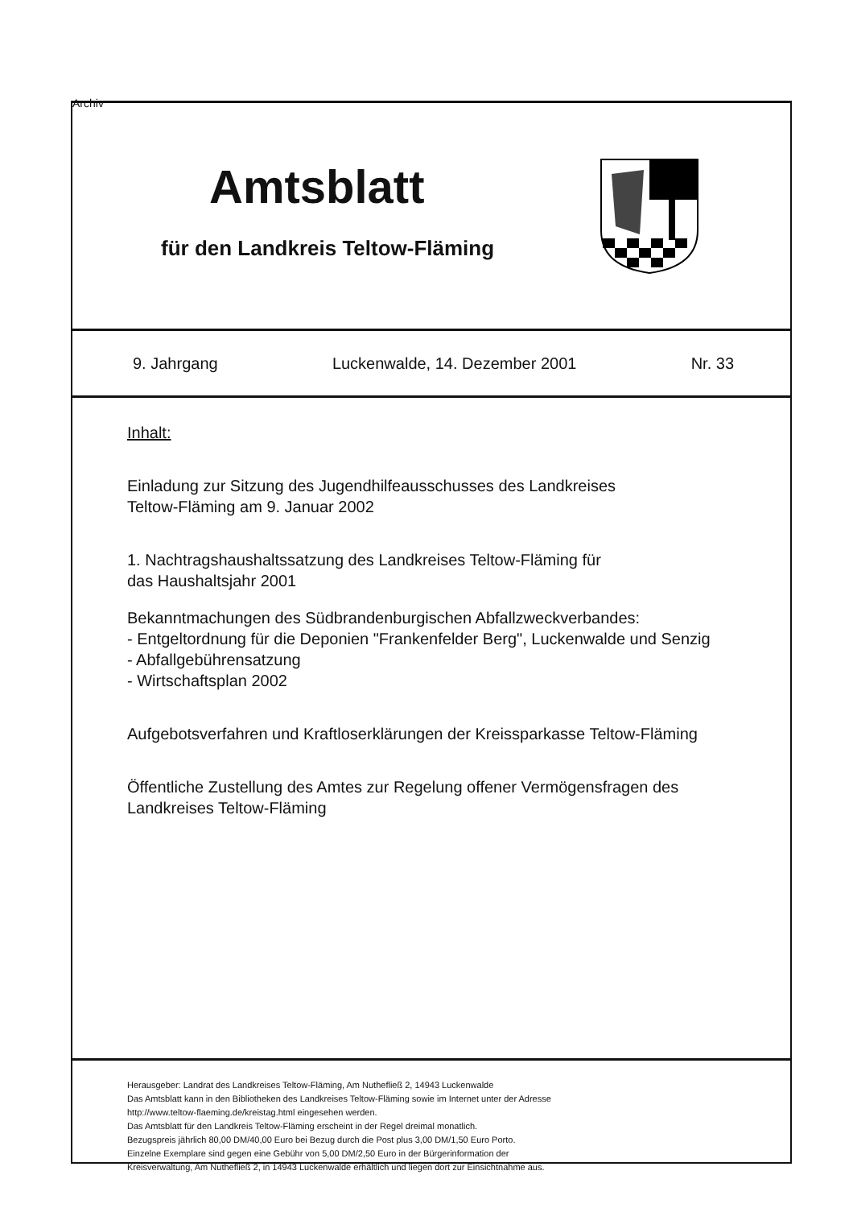Archiv
Amtsblatt
für den Landkreis Teltow-Fläming
9. Jahrgang Luckenwalde, 14. Dezember 2001 Nr. 33
Inhalt:
Einladung zur Sitzung des Jugendhilfeausschusses des Landkreises
Teltow-Fläming am 9. Januar 2002
1. Nachtragshaushaltssatzung des Landkreises Teltow-Fläming für
das Haushaltsjahr 2001
Bekanntmachungen des Südbrandenburgischen Abfallzweckverbandes:
- Entgeltordnung für die Deponien "Frankenfelder Berg", Luckenwalde und Senzig
- Abfallgebührensatzung
- Wirtschaftsplan 2002
Aufgebotsverfahren und Kraftloserklärungen der Kreissparkasse Teltow-Fläming
Öffentliche Zustellung des Amtes zur Regelung offener Vermögensfragen des
Landkreises Teltow-Fläming
Herausgeber: Landrat des Landkreises Teltow-Fläming, Am Nuthefließ 2, 14943 Luckenwalde
Das Amtsblatt kann in den Bibliotheken des Landkreises Teltow-Fläming sowie im Internet unter der Adresse
http://www.teltow-flaeming.de/kreistag.html eingesehen werden.
Das Amtsblatt für den Landkreis Teltow-Fläming erscheint in der Regel dreimal monatlich.
Bezugspreis jährlich 80,00 DM/40,00 Euro bei Bezug durch die Post plus 3,00 DM/1,50 Euro Porto.
Einzelne Exemplare sind gegen eine Gebühr von 5,00 DM/2,50 Euro in der Bürgerinformation der
Kreisverwaltung, Am Nuthefließ 2, in 14943 Luckenwalde erhältlich und liegen dort zur Einsichtnahme aus.